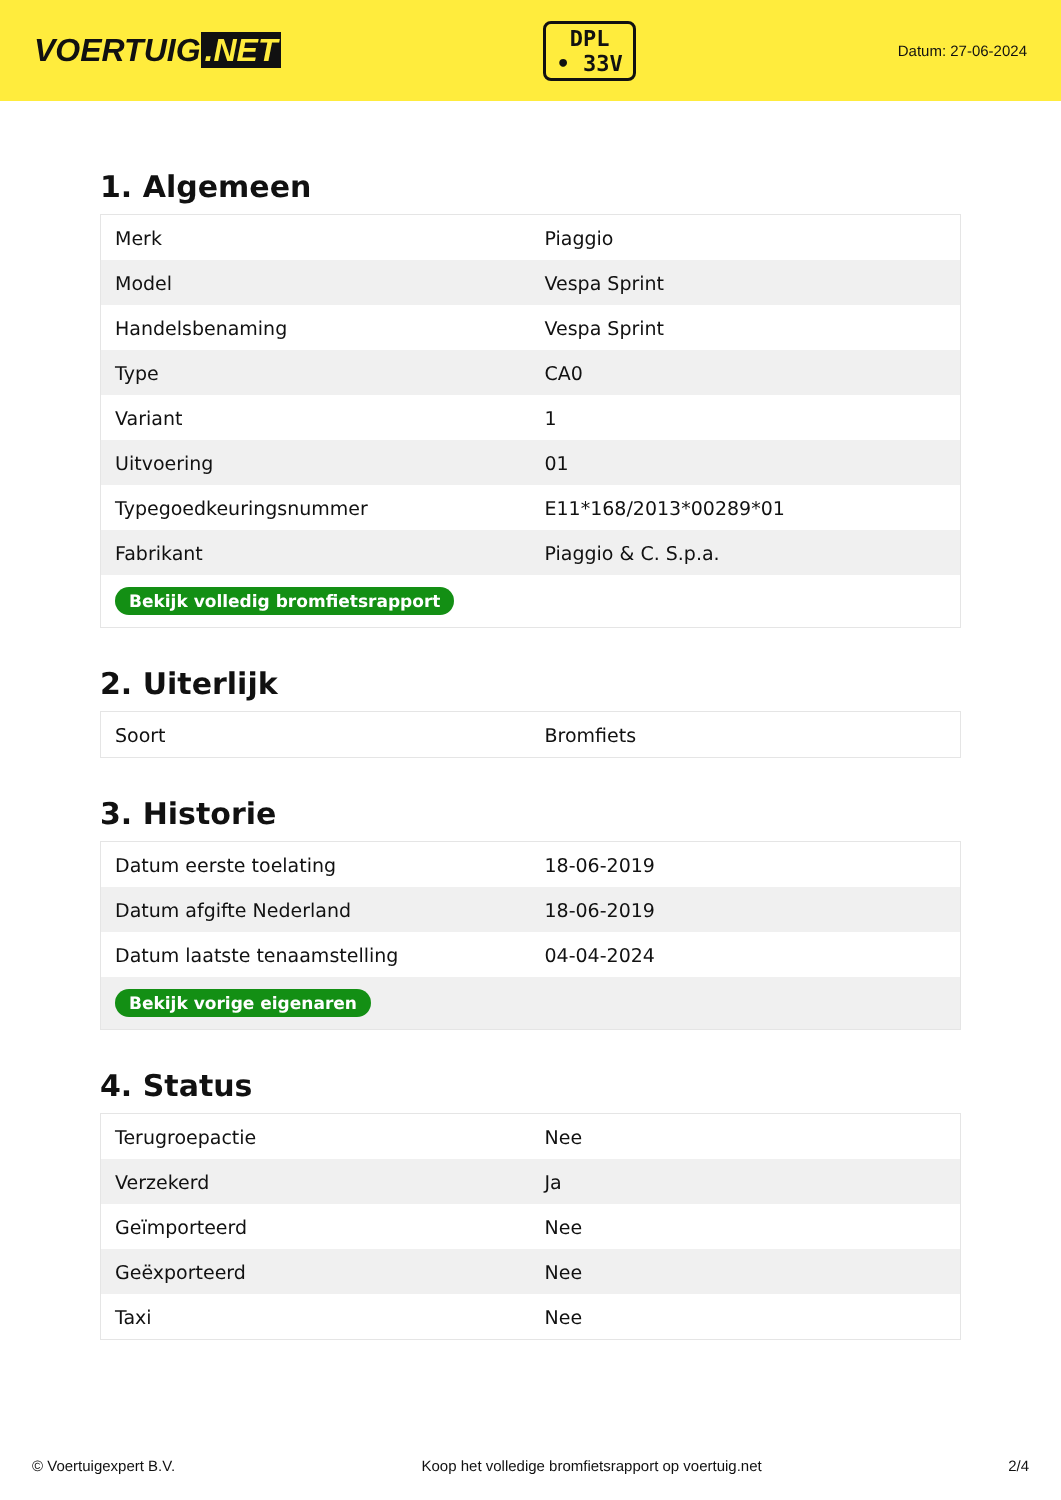VOERTUIG.NET
DPL
• 33V
Datum: 27-06-2024
1. Algemeen
| Merk | Piaggio |
| Model | Vespa Sprint |
| Handelsbenaming | Vespa Sprint |
| Type | CA0 |
| Variant | 1 |
| Uitvoering | 01 |
| Typegoedkeuringsnummer | E11*168/2013*00289*01 |
| Fabrikant | Piaggio & C. S.p.a. |
| Bekijk volledig bromfietsrapport | |
2. Uiterlijk
| Soort | Bromfiets |
3. Historie
| Datum eerste toelating | 18-06-2019 |
| Datum afgifte Nederland | 18-06-2019 |
| Datum laatste tenaamstelling | 04-04-2024 |
| Bekijk vorige eigenaren | |
4. Status
| Terugroepactie | Nee |
| Verzekerd | Ja |
| Geïmporteerd | Nee |
| Geëxporteerd | Nee |
| Taxi | Nee |
© Voertuigexpert B.V. Koop het volledige bromfietsrapport op voertuig.net 2/4